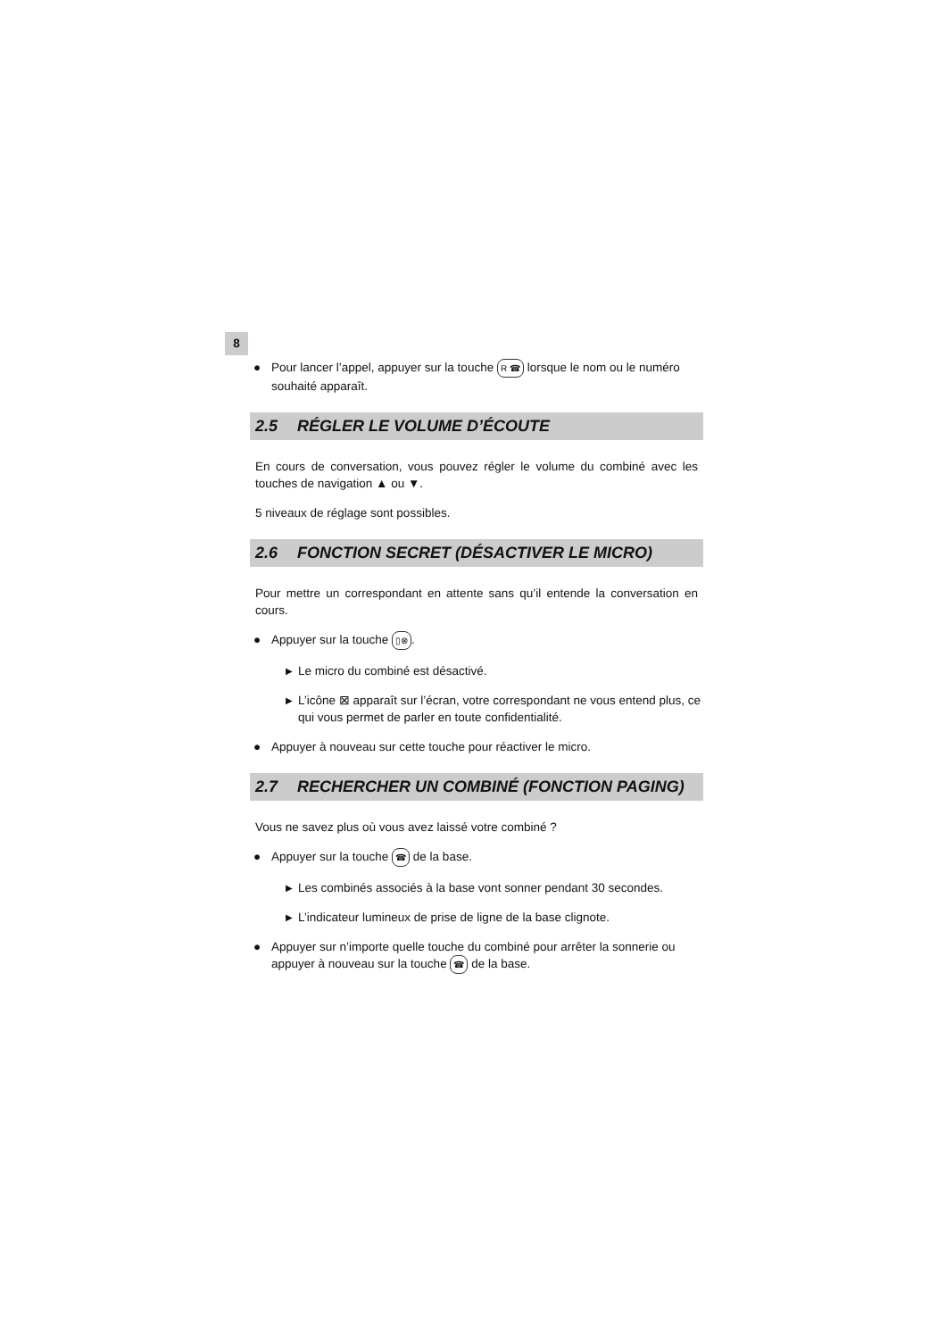8
● Pour lancer l’appel, appuyer sur la touche R ☎ lorsque le nom ou le numéro souhaité apparaît.
2.5 RÉGLER LE VOLUME D’ÉCOUTE
En cours de conversation, vous pouvez régler le volume du combiné avec les touches de navigation ▲ ou ▼.
5 niveaux de réglage sont possibles.
2.6 FONCTION SECRET (DÉSACTIVER LE MICRO)
Pour mettre un correspondant en attente sans qu’il entende la conversation en cours.
● Appuyer sur la touche ▯⊗.
▶ Le micro du combiné est désactivé.
▶ L’icône ⊠ apparaît sur l’écran, votre correspondant ne vous entend plus, ce qui vous permet de parler en toute confidentialité.
● Appuyer à nouveau sur cette touche pour réactiver le micro.
2.7 RECHERCHER UN COMBINÉ (FONCTION PAGING)
Vous ne savez plus où vous avez laissé votre combiné ?
● Appuyer sur la touche ☎ de la base.
▶ Les combinés associés à la base vont sonner pendant 30 secondes.
▶ L’indicateur lumineux de prise de ligne de la base clignote.
● Appuyer sur n’importe quelle touche du combiné pour arrêter la sonnerie ou appuyer à nouveau sur la touche ☎ de la base.